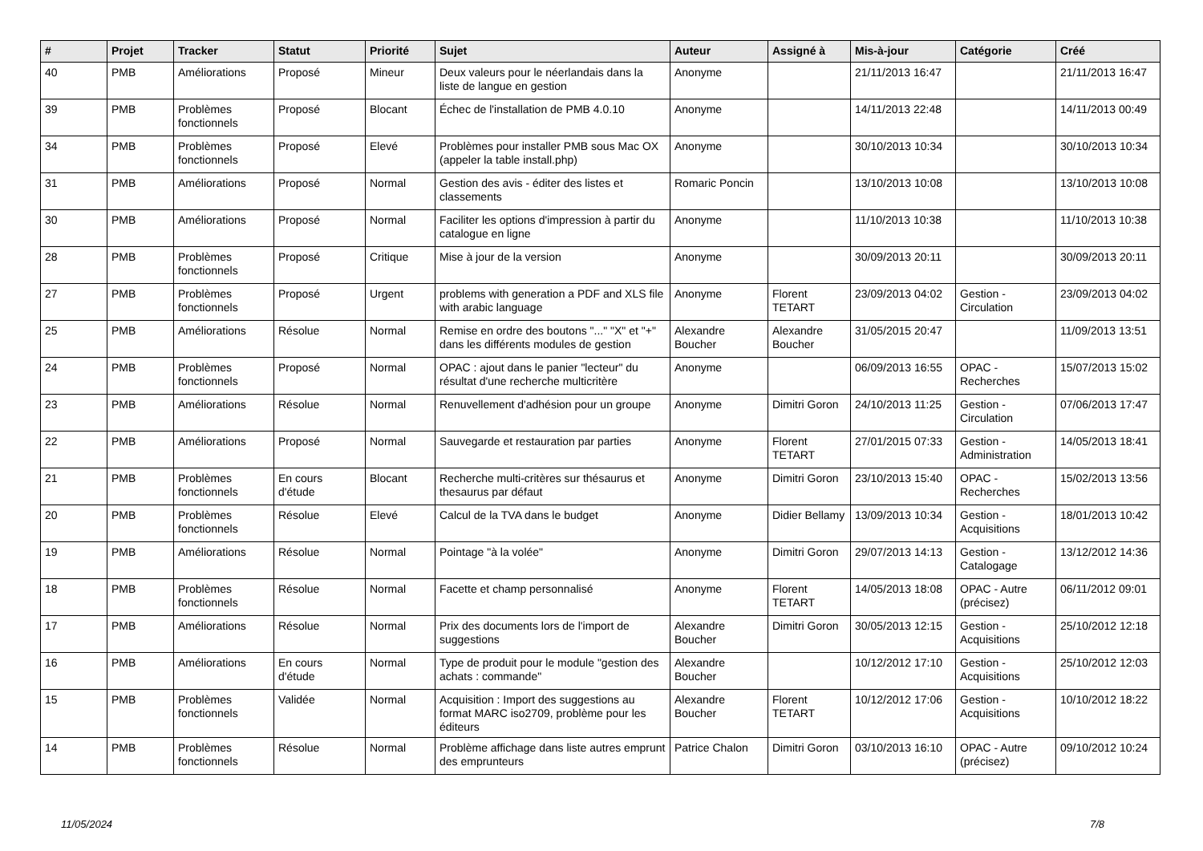| # | Projet | Tracker | Statut | Priorité | Sujet | Auteur | Assigné à | Mis-à-jour | Catégorie | Créé |
| --- | --- | --- | --- | --- | --- | --- | --- | --- | --- | --- |
| 40 | PMB | Améliorations | Proposé | Mineur | Deux valeurs pour le néerlandais dans la liste de langue en gestion | Anonyme | | 21/11/2013 16:47 | | 21/11/2013 16:47 |
| 39 | PMB | Problèmes fonctionnels | Proposé | Blocant | Échec de l'installation de PMB 4.0.10 | Anonyme | | 14/11/2013 22:48 | | 14/11/2013 00:49 |
| 34 | PMB | Problèmes fonctionnels | Proposé | Elevé | Problèmes pour installer PMB sous Mac OX (appeler la table install.php) | Anonyme | | 30/10/2013 10:34 | | 30/10/2013 10:34 |
| 31 | PMB | Améliorations | Proposé | Normal | Gestion des avis - éditer des listes et classements | Romaric Poncin | | 13/10/2013 10:08 | | 13/10/2013 10:08 |
| 30 | PMB | Améliorations | Proposé | Normal | Faciliter les options d'impression à partir du catalogue en ligne | Anonyme | | 11/10/2013 10:38 | | 11/10/2013 10:38 |
| 28 | PMB | Problèmes fonctionnels | Proposé | Critique | Mise à jour de la version | Anonyme | | 30/09/2013 20:11 | | 30/09/2013 20:11 |
| 27 | PMB | Problèmes fonctionnels | Proposé | Urgent | problems with generation a PDF and XLS file with arabic language | Anonyme | Florent TETART | 23/09/2013 04:02 | Gestion - Circulation | 23/09/2013 04:02 |
| 25 | PMB | Améliorations | Résolue | Normal | Remise en ordre des boutons "..." "X" et "+" dans les différents modules de gestion | Alexandre Boucher | Alexandre Boucher | 31/05/2015 20:47 | | 11/09/2013 13:51 |
| 24 | PMB | Problèmes fonctionnels | Proposé | Normal | OPAC : ajout dans le panier "lecteur" du résultat d'une recherche multicritère | Anonyme | | 06/09/2013 16:55 | OPAC - Recherches | 15/07/2013 15:02 |
| 23 | PMB | Améliorations | Résolue | Normal | Renuvellement d'adhésion pour un groupe | Anonyme | Dimitri Goron | 24/10/2013 11:25 | Gestion - Circulation | 07/06/2013 17:47 |
| 22 | PMB | Améliorations | Proposé | Normal | Sauvegarde et restauration par parties | Anonyme | Florent TETART | 27/01/2015 07:33 | Gestion - Administration | 14/05/2013 18:41 |
| 21 | PMB | Problèmes fonctionnels | En cours d'étude | Blocant | Recherche multi-critères sur thésaurus et thesaurus par défaut | Anonyme | Dimitri Goron | 23/10/2013 15:40 | OPAC - Recherches | 15/02/2013 13:56 |
| 20 | PMB | Problèmes fonctionnels | Résolue | Elevé | Calcul de la TVA dans le budget | Anonyme | Didier Bellamy | 13/09/2013 10:34 | Gestion - Acquisitions | 18/01/2013 10:42 |
| 19 | PMB | Améliorations | Résolue | Normal | Pointage "à la volée" | Anonyme | Dimitri Goron | 29/07/2013 14:13 | Gestion - Catalogage | 13/12/2012 14:36 |
| 18 | PMB | Problèmes fonctionnels | Résolue | Normal | Facette et champ personnalisé | Anonyme | Florent TETART | 14/05/2013 18:08 | OPAC - Autre (précisez) | 06/11/2012 09:01 |
| 17 | PMB | Améliorations | Résolue | Normal | Prix des documents lors de l'import de suggestions | Alexandre Boucher | Dimitri Goron | 30/05/2013 12:15 | Gestion - Acquisitions | 25/10/2012 12:18 |
| 16 | PMB | Améliorations | En cours d'étude | Normal | Type de produit pour le module "gestion des achats : commande" | Alexandre Boucher | | 10/12/2012 17:10 | Gestion - Acquisitions | 25/10/2012 12:03 |
| 15 | PMB | Problèmes fonctionnels | Validée | Normal | Acquisition : Import des suggestions au format MARC iso2709, problème pour les éditeurs | Alexandre Boucher | Florent TETART | 10/12/2012 17:06 | Gestion - Acquisitions | 10/10/2012 18:22 |
| 14 | PMB | Problèmes fonctionnels | Résolue | Normal | Problème affichage dans liste autres emprunt des emprunteurs | Patrice Chalon | Dimitri Goron | 03/10/2013 16:10 | OPAC - Autre (précisez) | 09/10/2012 10:24 |
11/05/2024 7/8